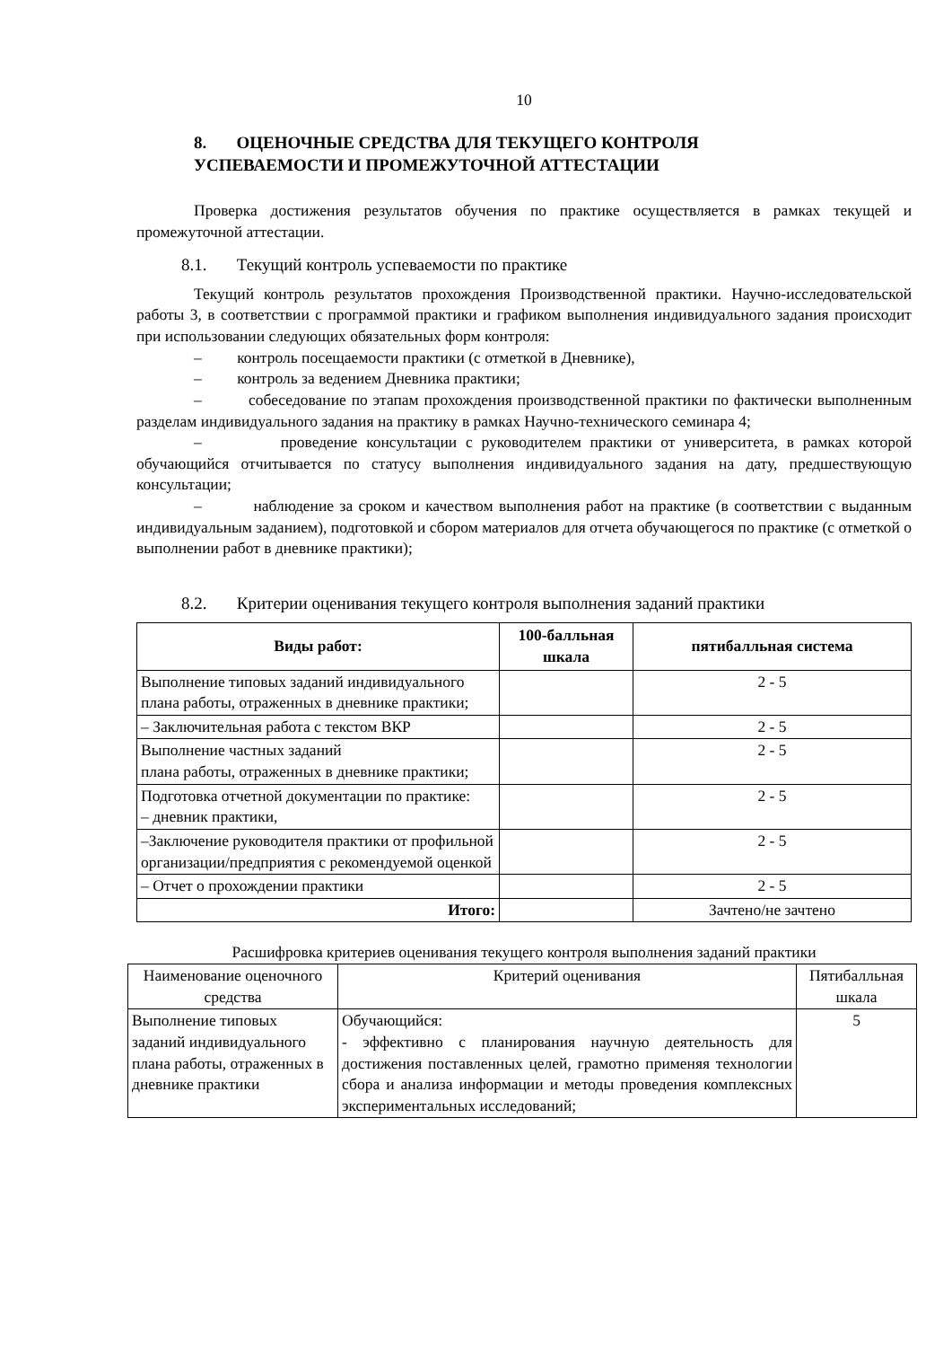10
8. ОЦЕНОЧНЫЕ СРЕДСТВА ДЛЯ ТЕКУЩЕГО КОНТРОЛЯ
УСПЕВАЕМОСТИ И ПРОМЕЖУТОЧНОЙ АТТЕСТАЦИИ
Проверка достижения результатов обучения по практике осуществляется в рамках текущей и промежуточной аттестации.
8.1. Текущий контроль успеваемости по практике
Текущий контроль результатов прохождения Производственной практики. Научно-исследовательской работы 3, в соответствии с программой практики и графиком выполнения индивидуального задания происходит при использовании следующих обязательных форм контроля:
– контроль посещаемости практики (с отметкой в Дневнике),
– контроль за ведением Дневника практики;
– собеседование по этапам прохождения производственной практики по фактически выполненным разделам индивидуального задания на практику в рамках Научно-технического семинара 4;
– проведение консультации с руководителем практики от университета, в рамках которой обучающийся отчитывается по статусу выполнения индивидуального задания на дату, предшествующую консультации;
– наблюдение за сроком и качеством выполнения работ на практике (в соответствии с выданным индивидуальным заданием), подготовкой и сбором материалов для отчета обучающегося по практике (с отметкой о выполнении работ в дневнике практики);
8.2. Критерии оценивания текущего контроля выполнения заданий практики
| Виды работ: | 100-балльная шкала | пятибалльная система |
| --- | --- | --- |
| Выполнение типовых заданий индивидуального плана работы, отраженных в дневнике практики; | | 2 - 5 |
| – Заключительная работа с текстом ВКР | | 2 - 5 |
| Выполнение частных заданий плана работы, отраженных в дневнике практики; | | 2 - 5 |
| Подготовка отчетной документации по практике: – дневник практики, | | 2 - 5 |
| –Заключение руководителя практики от профильной организации/предприятия с рекомендуемой оценкой | | 2 - 5 |
| – Отчет о прохождении практики | | 2 - 5 |
| Итого: | | Зачтено/не зачтено |
Расшифровка критериев оценивания текущего контроля выполнения заданий практики
| Наименование оценочного средства | Критерий оценивания | Пятибалльная шкала |
| Выполнение типовых заданий индивидуального плана работы, отраженных в дневнике практики | Обучающийся: - эффективно с планирования научную деятельность для достижения поставленных целей, грамотно применяя технологии сбора и анализа информации и методы проведения комплексных экспериментальных исследований; | 5 |